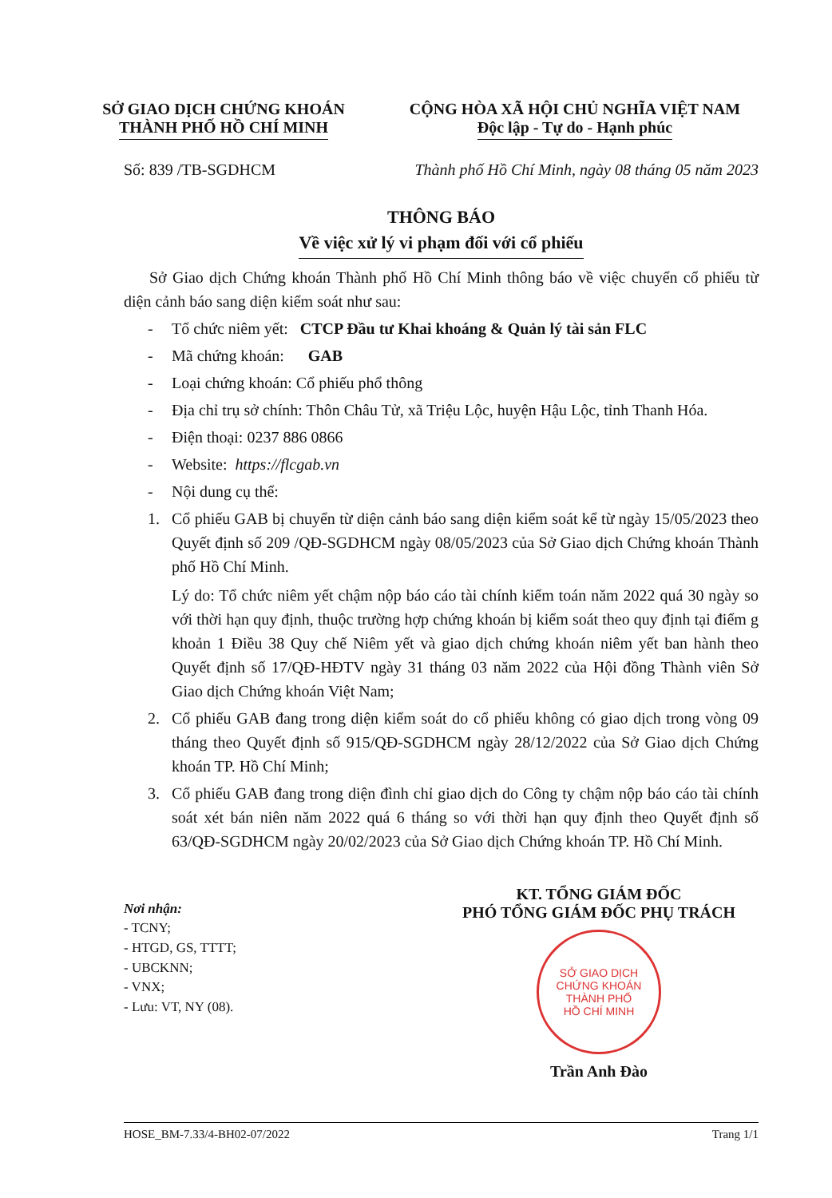SỞ GIAO DỊCH CHỨNG KHOÁN
THÀNH PHỐ HỒ CHÍ MINH
CỘNG HÒA XÃ HỘI CHỦ NGHĨA VIỆT NAM
Độc lập - Tự do - Hạnh phúc
Số: 839 /TB-SGDHCM Thành phố Hồ Chí Minh, ngày 08 tháng 05 năm 2023
THÔNG BÁO
Về việc xử lý vi phạm đối với cổ phiếu
Sở Giao dịch Chứng khoán Thành phố Hồ Chí Minh thông báo về việc chuyển cổ phiếu từ diện cảnh báo sang diện kiểm soát như sau:
- Tổ chức niêm yết: CTCP Đầu tư Khai khoáng & Quản lý tài sản FLC
- Mã chứng khoán: GAB
- Loại chứng khoán: Cổ phiếu phổ thông
- Địa chỉ trụ sở chính: Thôn Châu Tử, xã Triệu Lộc, huyện Hậu Lộc, tỉnh Thanh Hóa.
- Điện thoại: 0237 886 0866
- Website: https://flcgab.vn
- Nội dung cụ thể:
1.
Cổ phiếu GAB bị chuyển từ diện cảnh báo sang diện kiểm soát kể từ ngày 15/05/2023 theo Quyết định số 209 /QĐ-SGDHCM ngày 08/05/2023 của Sở Giao dịch Chứng khoán Thành phố Hồ Chí Minh.
Lý do: Tổ chức niêm yết chậm nộp báo cáo tài chính kiểm toán năm 2022 quá 30 ngày so với thời hạn quy định, thuộc trường hợp chứng khoán bị kiểm soát theo quy định tại điểm g khoản 1 Điều 38 Quy chế Niêm yết và giao dịch chứng khoán niêm yết ban hành theo Quyết định số 17/QĐ-HĐTV ngày 31 tháng 03 năm 2022 của Hội đồng Thành viên Sở Giao dịch Chứng khoán Việt Nam;
2.
Cổ phiếu GAB đang trong diện kiểm soát do cổ phiếu không có giao dịch trong vòng 09 tháng theo Quyết định số 915/QĐ-SGDHCM ngày 28/12/2022 của Sở Giao dịch Chứng khoán TP. Hồ Chí Minh;
3.
Cổ phiếu GAB đang trong diện đình chỉ giao dịch do Công ty chậm nộp báo cáo tài chính soát xét bán niên năm 2022 quá 6 tháng so với thời hạn quy định theo Quyết định số 63/QĐ-SGDHCM ngày 20/02/2023 của Sở Giao dịch Chứng khoán TP. Hồ Chí Minh.
Nơi nhận:
- TCNY;
- HTGD, GS, TTTT;
- UBCKNN;
- VNX;
- Lưu: VT, NY (08).
KT. TỔNG GIÁM ĐỐC
PHÓ TỔNG GIÁM ĐỐC PHỤ TRÁCH
SỞ GIAO DỊCH
CHỨNG KHOÁN
THÀNH PHỐ
HỒ CHÍ MINH
Trần Anh Đào
HOSE_BM-7.33/4-BH02-07/2022 Trang 1/1